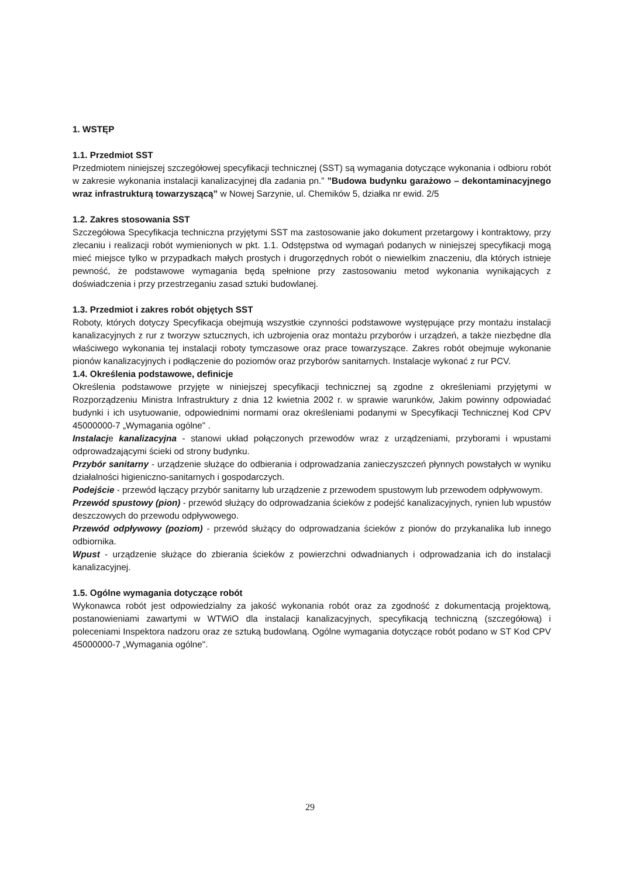1. WSTĘP
1.1. Przedmiot SST
Przedmiotem niniejszej szczegółowej specyfikacji technicznej (SST) są wymagania dotyczące wykonania i odbioru robót w zakresie wykonania instalacji kanalizacyjnej dla zadania pn.” ”Budowa budynku garażowo – dekontaminacyjnego wraz infrastrukturą towarzyszącą” w Nowej Sarzynie, ul. Chemików 5, działka nr ewid. 2/5
1.2. Zakres stosowania SST
Szczegółowa Specyfikacja techniczna przyjętymi SST ma zastosowanie jako dokument przetargowy i kontraktowy, przy zlecaniu i realizacji robót wymienionych w pkt. 1.1. Odstępstwa od wymagań podanych w niniejszej specyfikacji mogą mieć miejsce tylko w przypadkach małych prostych i drugorzędnych robót o niewielkim znaczeniu, dla których istnieje pewność, że podstawowe wymagania będą spełnione przy zastosowaniu metod wykonania wynikających z doświadczenia i przy przestrzeganiu zasad sztuki budowlanej.
1.3. Przedmiot i zakres robót objętych SST
Roboty, których dotyczy Specyfikacja obejmują wszystkie czynności podstawowe występujące przy montażu instalacji kanalizacyjnych z rur z tworzyw sztucznych, ich uzbrojenia oraz montażu przyborów i urządzeń, a także niezbędne dla właściwego wykonania tej instalacji roboty tymczasowe oraz prace towarzyszące. Zakres robót obejmuje wykonanie pionów kanalizacyjnych i podłączenie do poziomów oraz przyborów sanitarnych. Instalacje wykonać z rur PCV.
1.4. Określenia podstawowe, definicje
Określenia podstawowe przyjęte w niniejszej specyfikacji technicznej są zgodne z określeniami przyjętymi w Rozporządzeniu Ministra Infrastruktury z dnia 12 kwietnia 2002 r. w sprawie warunków, Jakim powinny odpowiadać budynki i ich usytuowanie, odpowiednimi normami oraz określeniami podanymi w Specyfikacji Technicznej Kod CPV 45000000-7 „Wymagania ogólne" .
Instalacje kanalizacyjna - stanowi układ połączonych przewodów wraz z urządzeniami, przyborami i wpustami odprowadzającymi ścieki od strony budynku.
Przybór sanitarny - urządzenie służące do odbierania i odprowadzania zanieczyszczeń płynnych powstałych w wyniku działalności higieniczno-sanitarnych i gospodarczych.
Podejście - przewód łączący przybór sanitarny lub urządzenie z przewodem spustowym lub przewodem odpływowym.
Przewód spustowy (pion) - przewód służący do odprowadzania ścieków z podejść kanalizacyjnych, rynien lub wpustów deszczowych do przewodu odpływowego.
Przewód odpływowy (poziom) - przewód służący do odprowadzania ścieków z pionów do przykanalika lub innego odbiornika.
Wpust - urządzenie służące do zbierania ścieków z powierzchni odwadnianych i odprowadzania ich do instalacji kanalizacyjnej.
1.5. Ogólne wymagania dotyczące robót
Wykonawca robót jest odpowiedzialny za jakość wykonania robót oraz za zgodność z dokumentacją projektową, postanowieniami zawartymi w WTWiO dla instalacji kanalizacyjnych, specyfikacją techniczną (szczegółową) i poleceniami Inspektora nadzoru oraz ze sztuką budowlaną. Ogólne wymagania dotyczące robót podano w ST Kod CPV 45000000-7 „Wymagania ogólne".
29